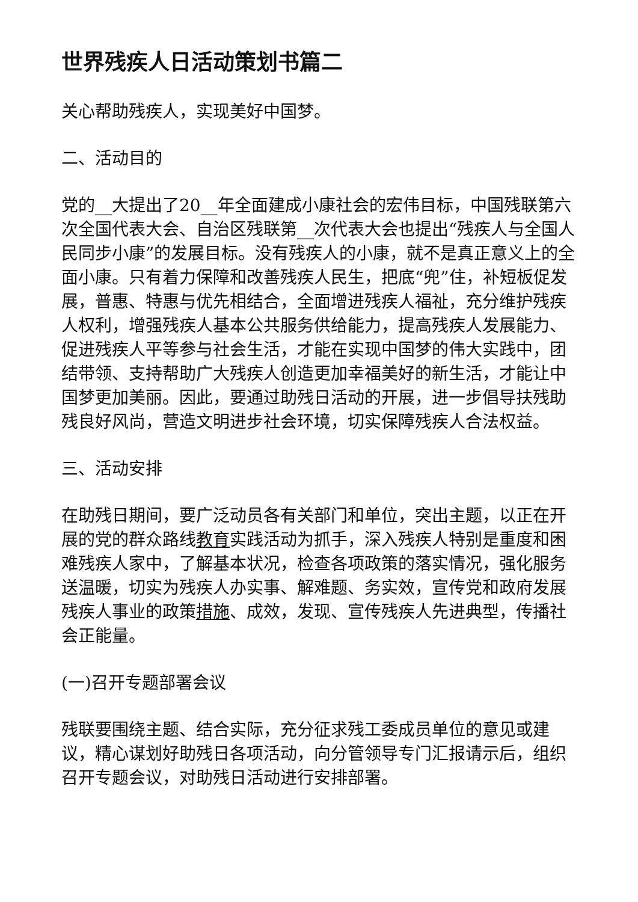世界残疾人日活动策划书篇二
关心帮助残疾人，实现美好中国梦。
二、活动目的
党的__大提出了20__年全面建成小康社会的宏伟目标，中国残联第六次全国代表大会、自治区残联第__次代表大会也提出“残疾人与全国人民同步小康”的发展目标。没有残疾人的小康，就不是真正意义上的全面小康。只有着力保障和改善残疾人民生，把底“兜”住，补短板促发展，普惠、特惠与优先相结合，全面增进残疾人福祉，充分维护残疾人权利，增强残疾人基本公共服务供给能力，提高残疾人发展能力、促进残疾人平等参与社会生活，才能在实现中国梦的伟大实践中，团结带领、支持帮助广大残疾人创造更加幸福美好的新生活，才能让中国梦更加美丽。因此，要通过助残日活动的开展，进一步倡导扶残助残良好风尚，营造文明进步社会环境，切实保障残疾人合法权益。
三、活动安排
在助残日期间，要广泛动员各有关部门和单位，突出主题，以正在开展的党的群众路线教育实践活动为抓手，深入残疾人特别是重度和困难残疾人家中，了解基本状况，检查各项政策的落实情况，强化服务送温暖，切实为残疾人办实事、解难题、务实效，宣传党和政府发展残疾人事业的政策措施、成效，发现、宣传残疾人先进典型，传播社会正能量。
(一)召开专题部署会议
残联要围绕主题、结合实际，充分征求残工委成员单位的意见或建议，精心谋划好助残日各项活动，向分管领导专门汇报请示后，组织召开专题会议，对助残日活动进行安排部署。